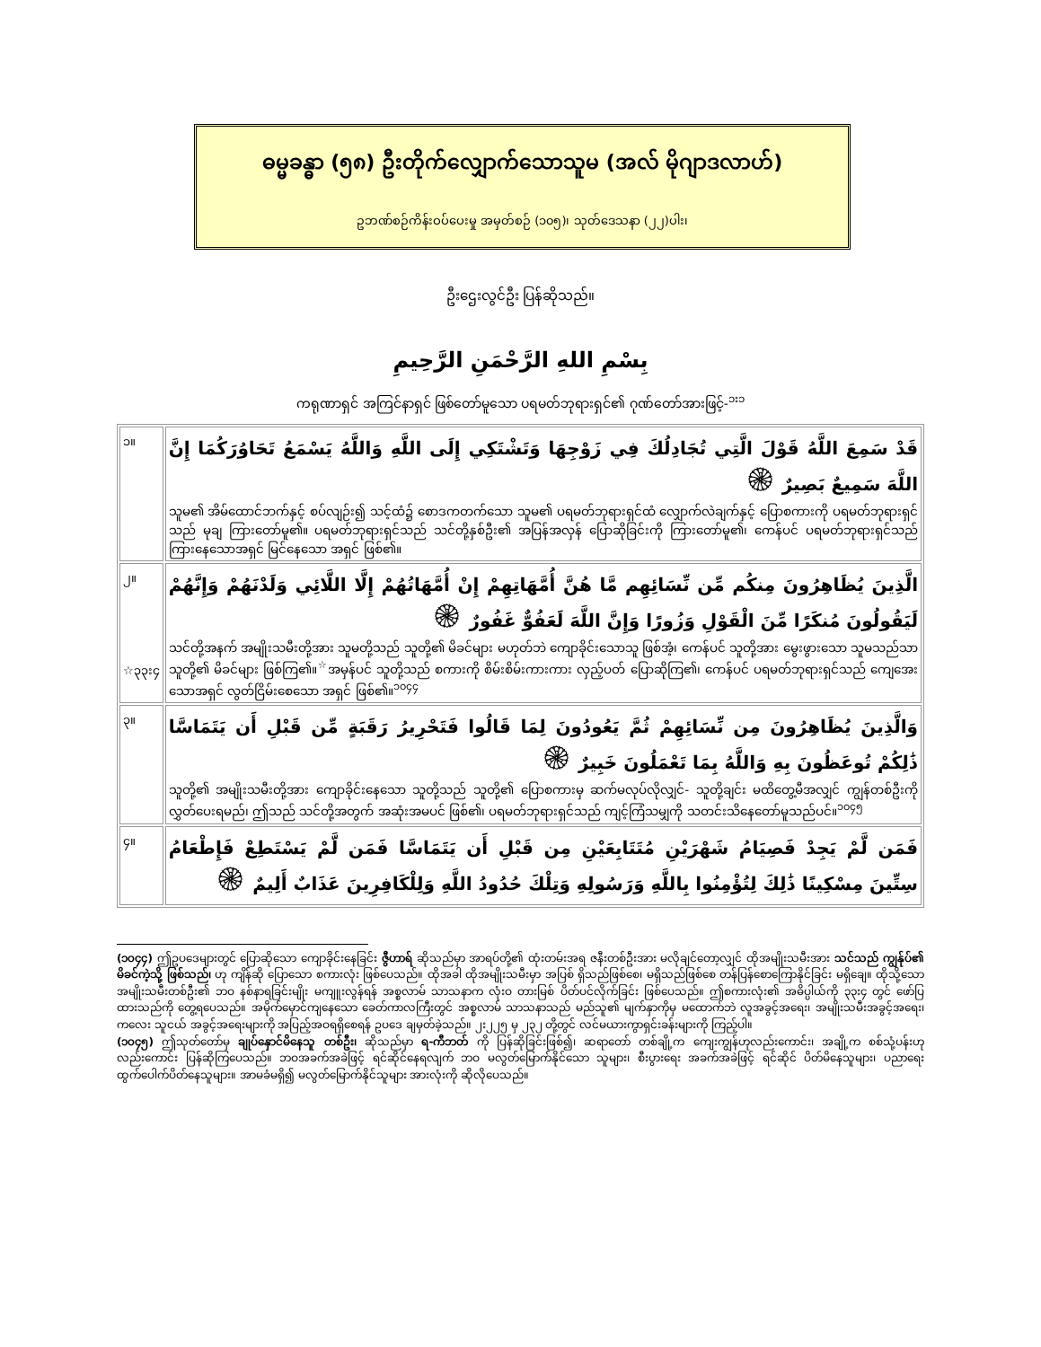ဓမ္မခန္ဓာ (၅၈) ဦးတိုက်လျှောက်သောသူမ (အလ် မိုဂျာဒလာဟ်)
ဥဘဏ်စဉ်ကိန်းဝပ်ပေးမှု အမှတ်စဉ် (၁၀၅)၊ သုတ်ဒေသနာ (၂၂)ပါး၊
ဦးဌေးလွင်ဦး ပြန်ဆိုသည်။
بِسْمِ اللهِ الرَّحْمَنِ الرَّحِيمِ
ကရုဏာရှင် အကြင်နာရှင် ဖြစ်တော်မူသော ပရမတ်ဘုရားရှင်၏ ဂုဏ်တော်အားဖြင့်-<sup>၁း၁</sup>
| ၁။ | قَدْ سَمِعَ اللَّهُ قَوْلَ الَّتِي تُجَادِلُكَ فِي زَوْجِهَا وَتَشْتَكِي إِلَى اللَّهِ وَاللَّهُ يَسْمَعُ تَحَاوُرَكُمَا إِنَّ اللَّهَ سَمِيعٌ بَصِيرٌ ۞ သူမ၏ အိမ်ထောင်ဘက်နှင့် စပ်လျဉ်း၍ သင့်ထံ၌ စောဒကတက်သော သူမ၏ ပရမတ်ဘုရားရှင်ထံ လျှောက်လဲချက်နှင့် ပြောစကားကို ပရမတ်ဘုရားရှင်သည် မုချ ကြားတော်မူ၏။ ပရမတ်ဘုရားရှင်သည် သင်တို့နှစ်ဦး၏ အပြန်အလှန် ပြောဆိုခြင်းကို ကြားတော်မူ၏၊ ကေန်ပင် ပရမတ်ဘုရားရှင်သည် ကြားနေသောအရှင် မြင်နေသော အရှင် ဖြစ်၏။ |
| ၂။ ☆၃၃း၄ | الَّذِينَ يُظَاهِرُونَ مِنكُم مِّن نِّسَائِهِم مَّا هُنَّ أُمَّهَاتِهِمْ إِنْ أُمَّهَاتُهُمْ إِلَّا اللَّائِي وَلَدْنَهُمْ وَإِنَّهُمْ لَيَقُولُونَ مُنكَرًا مِّنَ الْقَوْلِ وَزُورًا وَإِنَّ اللَّهَ لَعَفُوٌّ غَفُورٌ ۞ သင်တို့အနက် အမျိုးသမီးတို့အား သူမတို့သည် သူတို့၏ မိခင်များ မဟုတ်ဘဲ ကျောခိုင်းသောသူ ဖြစ်အံ့၊ ကေန်ပင် သူတို့အား မွေးဖွားသော သူမသည်သာ သူတို့၏ မိခင်များ ဖြစ်ကြ၏။<sup>☆</sup>အမှန်ပင် သူတို့သည် စကားကို စိမ်းစိမ်းကားကား လှည့်ပတ် ပြောဆိုကြ၏၊ ကေန်ပင် ပရမတ်ဘုရားရှင်သည် ကျေအေးသောအရှင် လွတ်ငြိမ်းစေသော အရှင် ဖြစ်၏။<sup>၁၀၄၄</sup> |
| ၃။ | وَالَّذِينَ يُظَاهِرُونَ مِن نِّسَائِهِمْ ثُمَّ يَعُودُونَ لِمَا قَالُوا فَتَحْرِيرُ رَقَبَةٍ مِّن قَبْلِ أَن يَتَمَاسَّا ذَٰلِكُمْ تُوعَظُونَ بِهِ وَاللَّهُ بِمَا تَعْمَلُونَ خَبِيرٌ ۞ သူတို့၏ အမျိုးသမီးတို့အား ကျောခိုင်းနေသော သူတို့သည် သူတို့၏ ပြောစကားမှ ဆက်မလုပ်လိုလျှင်- သူတို့ချင်း မထိတွေ့မီအလျှင် ကျွန်တစ်ဦးကို လွှတ်ပေးရမည်၊ ဤသည် သင်တို့အတွက် အဆုံးအမပင် ဖြစ်၏၊ ပရမတ်ဘုရားရှင်သည် ကျင့်ကြံသမျှကို သတင်းသိနေတော်မူသည်ပင်။<sup>၁၀၄၅</sup> |
| ၄။ | فَمَن لَّمْ يَجِدْ فَصِيَامُ شَهْرَيْنِ مُتَتَابِعَيْنِ مِن قَبْلِ أَن يَتَمَاسَّا فَمَن لَّمْ يَسْتَطِعْ فَإِطْعَامُ سِتِّينَ مِسْكِينًا ذَٰلِكَ لِتُؤْمِنُوا بِاللَّهِ وَرَسُولِهِ وَتِلْكَ حُدُودُ اللَّهِ وَلِلْكَافِرِينَ عَذَابٌ أَلِيمٌ ۞ |
(၁၀၄၄) ဤဥပဒေများတွင် ပြောဆိုသော ကျောခိုင်းနေခြင်း ဇွီဟာရ် ဆိုသည်မှာ အာရပ်တို့၏ ထုံးတမ်းအရ ဇနီးတစ်ဦးအား မလိုချင်တော့လျှင် ထိုအမျိုးသမီးအား သင်သည် ကျွန်ုပ်၏ မိခင်ကဲ့သို့ ဖြစ်သည်၊ ဟု ကျိန်ဆို ပြောသော စကားလုံး ဖြစ်ပေသည်။ ထိုအခါ ထိုအမျိုးသမီးမှာ အပြစ် ရှိသည်ဖြစ်စေ၊ မရှိသည်ဖြစ်စေ တန်ပြန်စောကြောနိုင်ခြင်း မရှိချေ။ ထိုသို့သော အမျိုးသမီးတစ်ဦး၏ ဘဝ နစ်နာရခြင်းမျိုး မကျူးလွန်ရန် အစ္စလာမ် သာသနာက လုံးဝ တားမြစ် ပိတ်ပင်လိုက်ခြင်း ဖြစ်ပေသည်။ ဤစကားလုံး၏ အဓိပ္ပါယ်ကို ၃၃း၄ တွင် ဖော်ပြထားသည်ကို တွေ့ရပေသည်။ အမိုက်မှောင်ကျနေသော ခေတ်ကာလကြီးတွင် အစ္စလာမ် သာသနာသည် မည်သူ၏ မျက်နှာကိုမှ မထောက်ဘဲ လူအခွင့်အရေး၊ အမျိုးသမီးအခွင့်အရေး၊ ကလေး သူငယ် အခွင့်အရေးများကို အပြည့်အဝရရှိစေရန် ဥပဒေ ချမှတ်ခဲ့သည်။ ၂း၂၂၅ မှ ၂၃၂ တို့တွင် လင်မယားကွာရှင်းခန်းများကို ကြည့်ပါ။
(၁၀၄၅) ဤသုတ်တော်မှ ချုပ်နှောင်မိနေသူ တစ်ဦး၊ ဆိုသည်မှာ ရ-ကီဘတ် ကို ပြန်ဆိုခြင်းဖြစ်၍၊ ဆရာတော် တစ်ချို့က ကျေးကျွန်ဟုလည်းကောင်း၊ အချို့က စစ်သုံ့ပန်းဟုလည်းကောင်း ပြန်ဆိုကြပေသည်။ ဘဝအခက်အခဲဖြင့် ရင်ဆိုင်နေရလျက် ဘဝ မလွတ်မြောက်နိုင်သော သူများ၊ စီးပွားရေး အခက်အခဲဖြင့် ရင်ဆိုင် ပိတ်မိနေသူများ၊ ပညာရေး ထွက်ပေါက်ပိတ်နေသူများ။ အာမခံမရှိ၍ မလွတ်မြောက်နိုင်သူများ အားလုံးကို ဆိုလိုပေသည်။